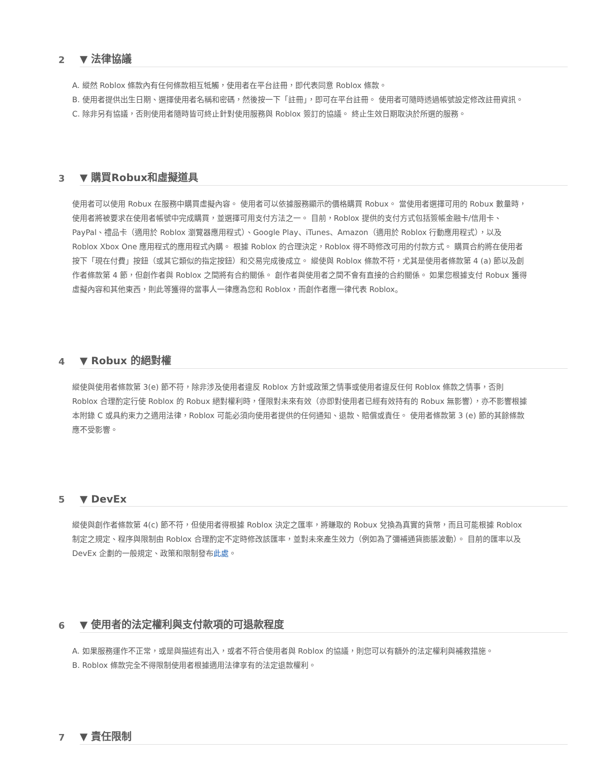2
▼ 法律協議
A. 縱然 Roblox 條款內有任何條款相互牴觸，使用者在平台註冊，即代表同意 Roblox 條款。
B. 使用者提供出生日期、選擇使用者名稱和密碼，然後按一下「註冊」，即可在平台註冊。 使用者可隨時透過帳號設定修改註冊資訊。
C. 除非另有協議，否則使用者隨時皆可終止針對使用服務與 Roblox 簽訂的協議。 終止生效日期取決於所選的服務。
3
▼ 購買Robux和虛擬道具
使用者可以使用 Robux 在服務中購買虛擬內容。 使用者可以依據服務顯示的價格購買 Robux。 當使用者選擇可用的 Robux 數量時，使用者將被要求在使用者帳號中完成購買，並選擇可用支付方法之一。 目前，Roblox 提供的支付方式包括簽帳金融卡/信用卡、PayPal、禮品卡（適用於 Roblox 瀏覽器應用程式）、Google Play、iTunes、Amazon（適用於 Roblox 行動應用程式），以及 Roblox Xbox One 應用程式的應用程式內購。 根據 Roblox 的合理決定，Roblox 得不時修改可用的付款方式。 購買合約將在使用者按下「現在付費」按鈕（或其它類似的指定按鈕）和交易完成後成立。 縱使與 Roblox 條款不符，尤其是使用者條款第 4 (a) 節以及創作者條款第 4 節，但創作者與 Roblox 之間將有合約關係。 創作者與使用者之間不會有直接的合約關係。 如果您根據支付 Robux 獲得虛擬內容和其他東西，則此等獲得的當事人一律應為您和 Roblox，而創作者應一律代表 Roblox。
4
▼ Robux 的絕對權
縱使與使用者條款第 3(e) 節不符，除非涉及使用者違反 Roblox 方針或政策之情事或使用者違反任何 Roblox 條款之情事，否則 Roblox 合理酌定行使 Roblox 的 Robux 絕對權利時，僅限對未來有效（亦即對使用者已經有效持有的 Robux 無影響），亦不影響根據本附錄 C 或具約束力之適用法律，Roblox 可能必須向使用者提供的任何通知、退款、賠償或責任。 使用者條款第 3 (e) 節的其餘條款應不受影響。
5
▼ DevEx
縱使與創作者條款第 4(c) 節不符，但使用者得根據 Roblox 決定之匯率，將賺取的 Robux 兌換為真實的貨幣，而且可能根據 Roblox 制定之規定、程序與限制由 Roblox 合理酌定不定時修改該匯率，並對未來產生效力（例如為了彌補通貨膨脹波動）。 目前的匯率以及 DevEx 企劃的一般規定、政策和限制發布此處。
6
▼ 使用者的法定權利與支付款項的可退款程度
A. 如果服務運作不正常，或是與描述有出入，或者不符合使用者與 Roblox 的協議，則您可以有額外的法定權利與補救措施。
B. Roblox 條款完全不得限制使用者根據適用法律享有的法定退款權利。
7
▼ 責任限制